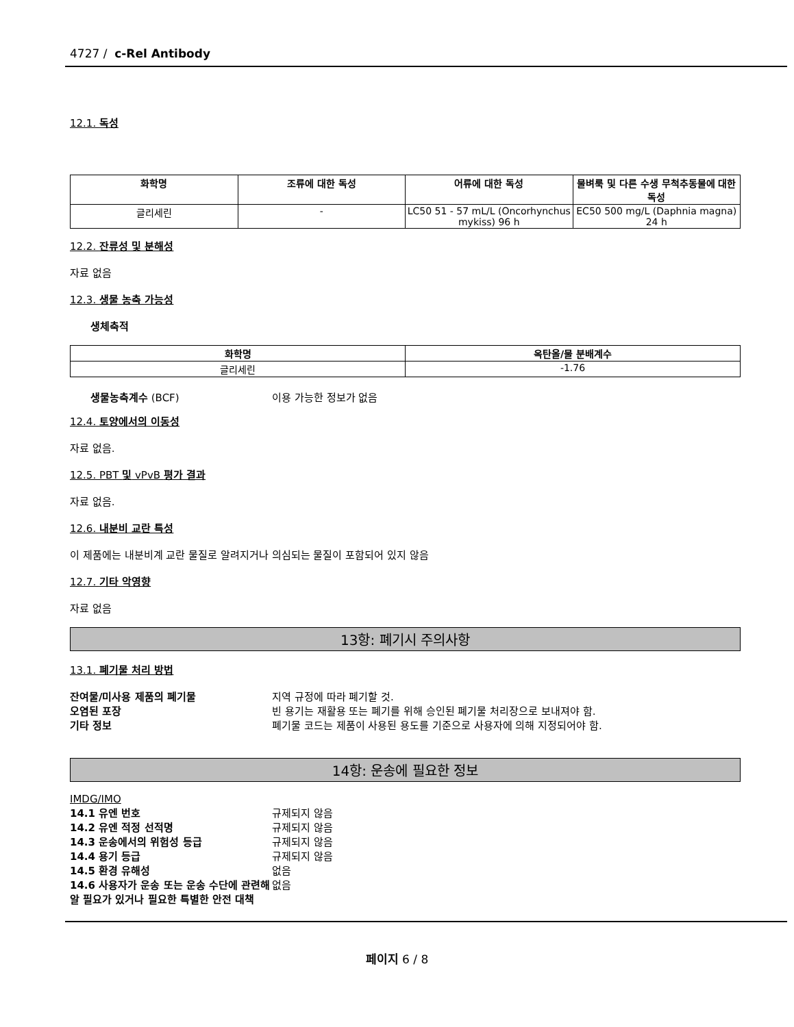4727 / c-Rel Antibody
12.1. 독성
| 화학명 | 조류에 대한 독성 | 어류에 대한 독성 | 물벼룩 및 다른 수생 무척추동물에 대한 독성 |
| --- | --- | --- | --- |
| 글리세린 | - | LC50 51 - 57 mL/L (Oncorhynchus mykiss) 96 h | EC50 500 mg/L (Daphnia magna) 24 h |
12.2. 잔류성 및 분해성
자료 없음
12.3. 생물 농축 가능성
생체축적
| 화학명 | 옥탄올/물 분배계수 |
| --- | --- |
| 글리세린 | -1.76 |
생물농축계수 (BCF) 이용 가능한 정보가 없음
12.4. 토양에서의 이동성
자료 없음.
12.5. PBT 및 vPvB 평가 결과
자료 없음.
12.6. 내분비 교란 특성
이 제품에는 내분비계 교란 물질로 알려지거나 의심되는 물질이 포함되어 있지 않음
12.7. 기타 악영향
자료 없음
13항: 폐기시 주의사항
13.1. 폐기물 처리 방법
잔여물/미사용 제품의 폐기물 지역 규정에 따라 폐기할 것.
오염된 포장 빈 용기는 재활용 또는 폐기를 위해 승인된 폐기물 처리장으로 보내져야 함.
기타 정보 폐기물 코드는 제품이 사용된 용도를 기준으로 사용자에 의해 지정되어야 함.
14항: 운송에 필요한 정보
IMDG/IMO
14.1 유엔 번호 규제되지 않음
14.2 유엔 적정 선적명 규제되지 않음
14.3 운송에서의 위험성 등급 규제되지 않음
14.4 용기 등급 규제되지 않음
14.5 환경 유해성 없음
14.6 사용자가 운송 또는 운송 수단에 관련해 알 필요가 있거나 필요한 특별한 안전 대책 없음
페이지 6 / 8